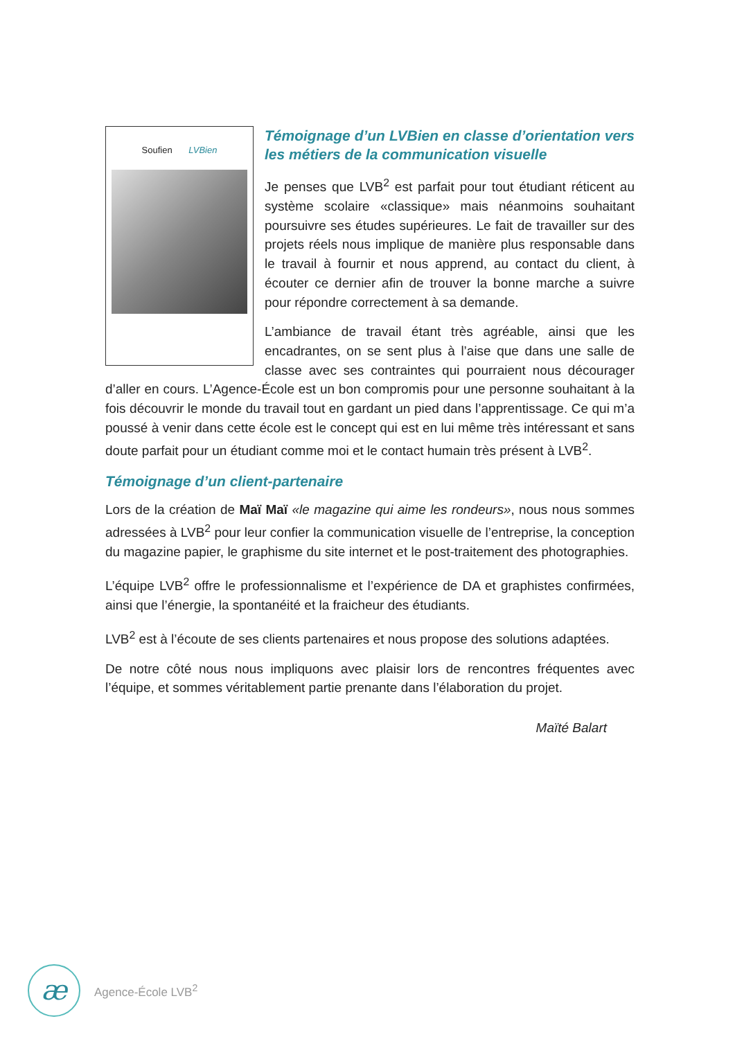Soufien LVBien
Témoignage d’un LVBien en classe d’orientation vers les métiers de la communication visuelle
Je penses que LVB<sup>2</sup> est parfait pour tout étudiant réticent au système scolaire «classique» mais néanmoins souhaitant poursuivre ses études supérieures. Le fait de travailler sur des projets réels nous implique de manière plus responsable dans le travail à fournir et nous apprend, au contact du client, à écouter ce dernier afin de trouver la bonne marche a suivre pour répondre correctement à sa demande.
L’ambiance de travail étant très agréable, ainsi que les encadrantes, on se sent plus à l’aise que dans une salle de classe avec ses contraintes qui pourraient nous décourager d’aller en cours. L’Agence-École est un bon compromis pour une personne souhaitant à la fois découvrir le monde du travail tout en gardant un pied dans l’apprentissage. Ce qui m’a poussé à venir dans cette école est le concept qui est en lui même très intéressant et sans doute parfait pour un étudiant comme moi et le contact humain très présent à LVB<sup>2</sup>.
Témoignage d’un client-partenaire
Lors de la création de Maï Maï «le magazine qui aime les rondeurs», nous nous sommes adressées à LVB<sup>2</sup> pour leur confier la communication visuelle de l’entreprise, la conception du magazine papier, le graphisme du site internet et le post-traitement des photographies.
L’équipe LVB<sup>2</sup> offre le professionnalisme et l’expérience de DA et graphistes confirmées, ainsi que l’énergie, la spontanéité et la fraicheur des étudiants.
LVB<sup>2</sup> est à l’écoute de ses clients partenaires et nous propose des solutions adaptées.
De notre côté nous nous impliquons avec plaisir lors de rencontres fréquentes avec l’équipe, et sommes véritablement partie prenante dans l’élaboration du projet.
Maïté Balart
æ
Agence-École LVB<sup>2</sup>